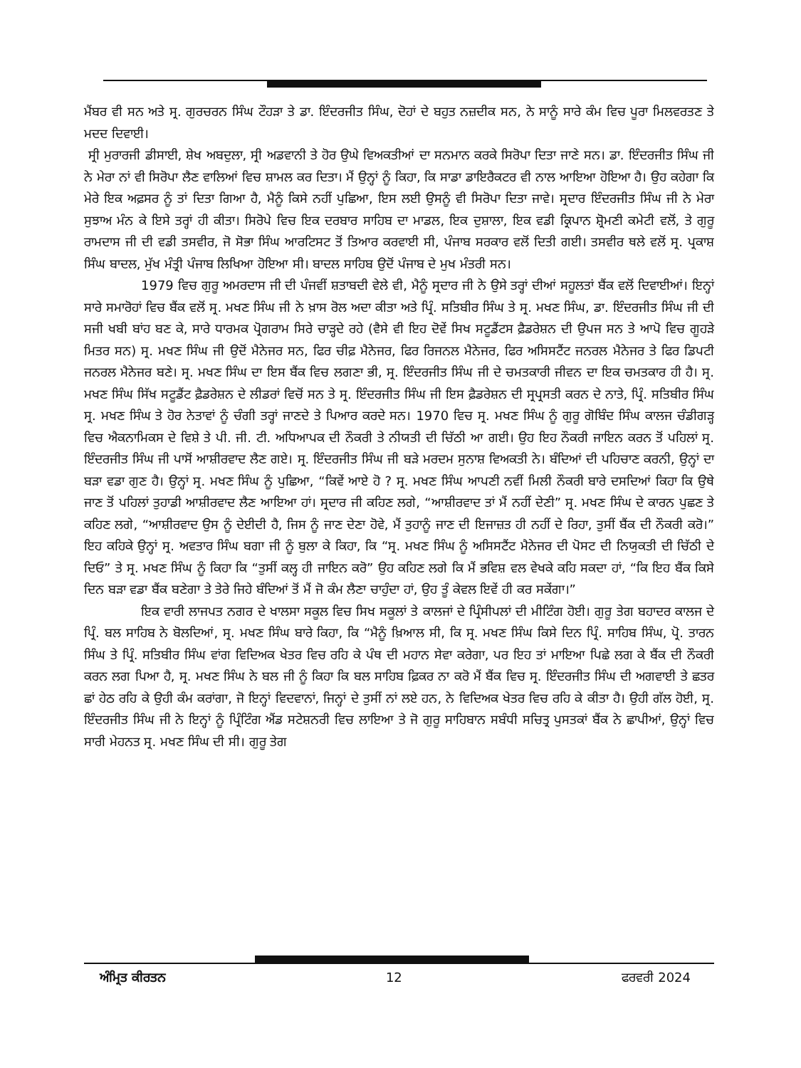ਮੈਂਬਰ ਵੀ ਸਨ ਅਤੇ ਸ੍ਰ. ਗੁਰਚਰਨ ਸਿੰਘ ਟੌਹੜਾ ਤੇ ਡਾ. ਇੰਦਰਜੀਤ ਸਿੰਘ, ਦੋਹਾਂ ਦੇ ਬਹੁਤ ਨਜ਼ਦੀਕ ਸਨ, ਨੇ ਸਾਨੂੰ ਸਾਰੇ ਕੰਮ ਵਿਚ ਪੂਰਾ ਮਿਲਵਰਤਣ ਤੇ ਮਦਦ ਦਿਵਾਈ।
ਸ੍ਰੀ ਮੁਰਾਰਜੀ ਡੀਸਾਈ, ਸ਼ੇਖ ਅਬਦੁਲਾ, ਸ੍ਰੀ ਅਡਵਾਨੀ ਤੇ ਹੋਰ ਉਘੇ ਵਿਅਕਤੀਆਂ ਦਾ ਸਨਮਾਨ ਕਰਕੇ ਸਿਰੋਪਾ ਦਿਤਾ ਜਾਣੇ ਸਨ। ਡਾ. ਇੰਦਰਜੀਤ ਸਿੰਘ ਜੀ ਨੇ ਮੇਰਾ ਨਾਂ ਵੀ ਸਿਰੋਪਾ ਲੈਣ ਵਾਲਿਆਂ ਵਿਚ ਸ਼ਾਮਲ ਕਰ ਦਿਤਾ। ਮੈਂ ਉਨ੍ਹਾਂ ਨੂੰ ਕਿਹਾ, ਕਿ ਸਾਡਾ ਡਾਇਰੈਕਟਰ ਵੀ ਨਾਲ ਆਇਆ ਹੋਇਆ ਹੈ। ਉਹ ਕਹੇਗਾ ਕਿ ਮੇਰੇ ਇਕ ਅਫ਼ਸਰ ਨੂੰ ਤਾਂ ਦਿਤਾ ਗਿਆ ਹੈ, ਮੈਨੂੰ ਕਿਸੇ ਨਹੀਂ ਪੁਛਿਆ, ਇਸ ਲਈ ਉਸਨੂੰ ਵੀ ਸਿਰੋਪਾ ਦਿਤਾ ਜਾਵੇ। ਸ੍ਰਦਾਰ ਇੰਦਰਜੀਤ ਸਿੰਘ ਜੀ ਨੇ ਮੇਰਾ ਸੁਝਾਅ ਮੰਨ ਕੇ ਇਸੇ ਤਰ੍ਹਾਂ ਹੀ ਕੀਤਾ। ਸਿਰੋਪੇ ਵਿਚ ਇਕ ਦਰਬਾਰ ਸਾਹਿਬ ਦਾ ਮਾਡਲ, ਇਕ ਦੁਸ਼ਾਲਾ, ਇਕ ਵਡੀ ਕ੍ਰਿਪਾਨ ਸ਼੍ਰੋਮਣੀ ਕਮੇਟੀ ਵਲੋਂ, ਤੇ ਗੁਰੂ ਰਾਮਦਾਸ ਜੀ ਦੀ ਵਡੀ ਤਸਵੀਰ, ਜੋ ਸੋਭਾ ਸਿੰਘ ਆਰਟਿਸਟ ਤੋਂ ਤਿਆਰ ਕਰਵਾਈ ਸੀ, ਪੰਜਾਬ ਸਰਕਾਰ ਵਲੋਂ ਦਿਤੀ ਗਈ। ਤਸਵੀਰ ਥਲੇ ਵਲੋਂ ਸ੍ਰ. ਪ੍ਰਕਾਸ਼ ਸਿੰਘ ਬਾਦਲ, ਮੁੱਖ ਮੰਤ੍ਰੀ ਪੰਜਾਬ ਲਿਖਿਆ ਹੋਇਆ ਸੀ। ਬਾਦਲ ਸਾਹਿਬ ਉਦੋਂ ਪੰਜਾਬ ਦੇ ਮੁਖ ਮੰਤਰੀ ਸਨ।
1979 ਵਿਚ ਗੁਰੂ ਅਮਰਦਾਸ ਜੀ ਦੀ ਪੰਜਵੀਂ ਸ਼ਤਾਬਦੀ ਵੇਲੇ ਵੀ, ਮੈਨੂੰ ਸ੍ਰਦਾਰ ਜੀ ਨੇ ਉਸੇ ਤਰ੍ਹਾਂ ਦੀਆਂ ਸਹੂਲਤਾਂ ਬੈਂਕ ਵਲੋਂ ਦਿਵਾਈਆਂ। ਇਨ੍ਹਾਂ ਸਾਰੇ ਸਮਾਰੋਹਾਂ ਵਿਚ ਬੈਂਕ ਵਲੋਂ ਸ੍ਰ. ਮਖਣ ਸਿੰਘ ਜੀ ਨੇ ਖ਼ਾਸ ਰੋਲ ਅਦਾ ਕੀਤਾ ਅਤੇ ਪ੍ਰਿੰ. ਸਤਿਬੀਰ ਸਿੰਘ ਤੇ ਸ੍ਰ. ਮਖਣ ਸਿੰਘ, ਡਾ. ਇੰਦਰਜੀਤ ਸਿੰਘ ਜੀ ਦੀ ਸਜੀ ਖਬੀ ਬਾਂਹ ਬਣ ਕੇ, ਸਾਰੇ ਧਾਰਮਕ ਪ੍ਰੋਗਰਾਮ ਸਿਰੇ ਚਾੜ੍ਹਦੇ ਰਹੇ (ਵੈਸੇ ਵੀ ਇਹ ਦੋਵੇਂ ਸਿਖ ਸਟੂਡੈਂਟਸ ਫ਼ੈਡਰੇਸ਼ਨ ਦੀ ਉਪਜ ਸਨ ਤੇ ਆਪੋ ਵਿਚ ਗੂਹੜੇ ਮਿਤਰ ਸਨ) ਸ੍ਰ. ਮਖਣ ਸਿੰਘ ਜੀ ਉਦੋਂ ਮੈਨੇਜਰ ਸਨ, ਫਿਰ ਚੀਫ਼ ਮੈਨੇਜਰ, ਫਿਰ ਰਿਜਨਲ ਮੈਨੇਜਰ, ਫਿਰ ਅਸਿਸਟੈਂਟ ਜਨਰਲ ਮੈਨੇਜਰ ਤੇ ਫਿਰ ਡਿਪਟੀ ਜਨਰਲ ਮੈਨੇਜਰ ਬਣੇ। ਸ੍ਰ. ਮਖਣ ਸਿੰਘ ਦਾ ਇਸ ਬੈਂਕ ਵਿਚ ਲਗਣਾ ਭੀ, ਸ੍ਰ. ਇੰਦਰਜੀਤ ਸਿੰਘ ਜੀ ਦੇ ਚਮਤਕਾਰੀ ਜੀਵਨ ਦਾ ਇਕ ਚਮਤਕਾਰ ਹੀ ਹੈ। ਸ੍ਰ. ਮਖਣ ਸਿੰਘ ਸਿੱਖ ਸਟੂਡੈਂਟ ਫ਼ੈਡਰੇਸ਼ਨ ਦੇ ਲੀਡਰਾਂ ਵਿਚੋਂ ਸਨ ਤੇ ਸ੍ਰ. ਇੰਦਰਜੀਤ ਸਿੰਘ ਜੀ ਇਸ ਫ਼ੈਡਰੇਸ਼ਨ ਦੀ ਸ੍ਰਪ੍ਰਸਤੀ ਕਰਨ ਦੇ ਨਾਤੇ, ਪ੍ਰਿੰ. ਸਤਿਬੀਰ ਸਿੰਘ ਸ੍ਰ. ਮਖਣ ਸਿੰਘ ਤੇ ਹੋਰ ਨੇਤਾਵਾਂ ਨੂੰ ਚੰਗੀ ਤਰ੍ਹਾਂ ਜਾਣਦੇ ਤੇ ਪਿਆਰ ਕਰਦੇ ਸਨ। 1970 ਵਿਚ ਸ੍ਰ. ਮਖਣ ਸਿੰਘ ਨੂੰ ਗੁਰੂ ਗੋਬਿੰਦ ਸਿੰਘ ਕਾਲਜ ਚੰਡੀਗੜ੍ਹ ਵਿਚ ਐਕਨਾਮਿਕਸ ਦੇ ਵਿਸ਼ੇ ਤੇ ਪੀ. ਜੀ. ਟੀ. ਅਧਿਆਪਕ ਦੀ ਨੌਕਰੀ ਤੇ ਨੀਯਤੀ ਦੀ ਚਿੱਠੀ ਆ ਗਈ। ਉਹ ਇਹ ਨੌਕਰੀ ਜਾਇਨ ਕਰਨ ਤੋਂ ਪਹਿਲਾਂ ਸ੍ਰ. ਇੰਦਰਜੀਤ ਸਿੰਘ ਜੀ ਪਾਸੋਂ ਆਸ਼ੀਰਵਾਦ ਲੈਣ ਗਏ। ਸ੍ਰ. ਇੰਦਰਜੀਤ ਸਿੰਘ ਜੀ ਬੜੇ ਮਰਦਮ ਸੁਨਾਸ਼ ਵਿਅਕਤੀ ਨੇ। ਬੰਦਿਆਂ ਦੀ ਪਹਿਚਾਣ ਕਰਨੀ, ਉਨ੍ਹਾਂ ਦਾ ਬੜਾ ਵਡਾ ਗੁਣ ਹੈ। ਉਨ੍ਹਾਂ ਸ੍ਰ. ਮਖਣ ਸਿੰਘ ਨੂੰ ਪੁਛਿਆ, “ਕਿਵੇਂ ਆਏ ਹੋ ? ਸ੍ਰ. ਮਖਣ ਸਿੰਘ ਆਪਣੀ ਨਵੀਂ ਮਿਲੀ ਨੌਕਰੀ ਬਾਰੇ ਦਸਦਿਆਂ ਕਿਹਾ ਕਿ ਉਥੇ ਜਾਣ ਤੋਂ ਪਹਿਲਾਂ ਤੁਹਾਡੀ ਆਸ਼ੀਰਵਾਦ ਲੈਣ ਆਇਆ ਹਾਂ। ਸ੍ਰਦਾਰ ਜੀ ਕਹਿਣ ਲਗੇ, “ਆਸ਼ੀਰਵਾਦ ਤਾਂ ਮੈਂ ਨਹੀਂ ਦੇਣੀ” ਸ੍ਰ. ਮਖਣ ਸਿੰਘ ਦੇ ਕਾਰਨ ਪੁਛਣ ਤੇ ਕਹਿਣ ਲਗੇ, “ਆਸ਼ੀਰਵਾਦ ਉਸ ਨੂੰ ਦੇਈਦੀ ਹੈ, ਜਿਸ ਨੂੰ ਜਾਣ ਦੇਣਾ ਹੋਵੇ, ਮੈਂ ਤੁਹਾਨੂੰ ਜਾਣ ਦੀ ਇਜਾਜ਼ਤ ਹੀ ਨਹੀਂ ਦੇ ਰਿਹਾ, ਤੁਸੀਂ ਬੈਂਕ ਦੀ ਨੌਕਰੀ ਕਰੋ।” ਇਹ ਕਹਿਕੇ ਉਨ੍ਹਾਂ ਸ੍ਰ. ਅਵਤਾਰ ਸਿੰਘ ਬਗਾ ਜੀ ਨੂੰ ਬੁਲਾ ਕੇ ਕਿਹਾ, ਕਿ “ਸ੍ਰ. ਮਖਣ ਸਿੰਘ ਨੂੰ ਅਸਿਸਟੈਂਟ ਮੈਨੇਜਰ ਦੀ ਪੋਸਟ ਦੀ ਨਿਯੁਕਤੀ ਦੀ ਚਿੱਠੀ ਦੇ ਦਿਓ” ਤੇ ਸ੍ਰ. ਮਖਣ ਸਿੰਘ ਨੂੰ ਕਿਹਾ ਕਿ “ਤੁਸੀਂ ਕਲ੍ਹ ਹੀ ਜਾਇਨ ਕਰੋ” ਉਹ ਕਹਿਣ ਲਗੇ ਕਿ ਮੈਂ ਭਵਿਸ਼ ਵਲ ਵੇਖਕੇ ਕਹਿ ਸਕਦਾ ਹਾਂ, “ਕਿ ਇਹ ਬੈਂਕ ਕਿਸੇ ਦਿਨ ਬੜਾ ਵਡਾ ਬੈਂਕ ਬਣੇਗਾ ਤੇ ਤੇਰੇ ਜਿਹੇ ਬੰਦਿਆਂ ਤੋਂ ਮੈਂ ਜੋ ਕੰਮ ਲੈਣਾ ਚਾਹੁੰਦਾ ਹਾਂ, ਉਹ ਤੂੰ ਕੇਵਲ ਇਵੇਂ ਹੀ ਕਰ ਸਕੇਂਗਾ।”
ਇਕ ਵਾਰੀ ਲਾਜਪਤ ਨਗਰ ਦੇ ਖਾਲਸਾ ਸਕੂਲ ਵਿਚ ਸਿਖ ਸਕੂਲਾਂ ਤੇ ਕਾਲਜਾਂ ਦੇ ਪ੍ਰਿੰਸੀਪਲਾਂ ਦੀ ਮੀਟਿੰਗ ਹੋਈ। ਗੁਰੂ ਤੇਗ ਬਹਾਦਰ ਕਾਲਜ ਦੇ ਪ੍ਰਿੰ. ਬਲ ਸਾਹਿਬ ਨੇ ਬੋਲਦਿਆਂ, ਸ੍ਰ. ਮਖਣ ਸਿੰਘ ਬਾਰੇ ਕਿਹਾ, ਕਿ “ਮੈਨੂੰ ਖ਼ਿਆਲ ਸੀ, ਕਿ ਸ੍ਰ. ਮਖਣ ਸਿੰਘ ਕਿਸੇ ਦਿਨ ਪ੍ਰਿੰ. ਸਾਹਿਬ ਸਿੰਘ, ਪ੍ਰੋ. ਤਾਰਨ ਸਿੰਘ ਤੇ ਪ੍ਰਿੰ. ਸਤਿਬੀਰ ਸਿੰਘ ਵਾਂਗ ਵਿਦਿਅਕ ਖੇਤਰ ਵਿਚ ਰਹਿ ਕੇ ਪੰਥ ਦੀ ਮਹਾਨ ਸੇਵਾ ਕਰੇਗਾ, ਪਰ ਇਹ ਤਾਂ ਮਾਇਆ ਪਿਛੇ ਲਗ ਕੇ ਬੈਂਕ ਦੀ ਨੌਕਰੀ ਕਰਨ ਲਗ ਪਿਆ ਹੈ, ਸ੍ਰ. ਮਖਣ ਸਿੰਘ ਨੇ ਬਲ ਜੀ ਨੂੰ ਕਿਹਾ ਕਿ ਬਲ ਸਾਹਿਬ ਫ਼ਿਕਰ ਨਾ ਕਰੋ ਮੈਂ ਬੈਂਕ ਵਿਚ ਸ੍ਰ. ਇੰਦਰਜੀਤ ਸਿੰਘ ਦੀ ਅਗਵਾਈ ਤੇ ਛਤਰ ਛਾਂ ਹੇਠ ਰਹਿ ਕੇ ਉਹੀ ਕੰਮ ਕਰਾਂਗਾ, ਜੋ ਇਨ੍ਹਾਂ ਵਿਦਵਾਨਾਂ, ਜਿਨ੍ਹਾਂ ਦੇ ਤੁਸੀਂ ਨਾਂ ਲਏ ਹਨ, ਨੇ ਵਿਦਿਅਕ ਖੇਤਰ ਵਿਚ ਰਹਿ ਕੇ ਕੀਤਾ ਹੈ। ਉਹੀ ਗੱਲ ਹੋਈ, ਸ੍ਰ. ਇੰਦਰਜੀਤ ਸਿੰਘ ਜੀ ਨੇ ਇਨ੍ਹਾਂ ਨੂੰ ਪ੍ਰਿੰਟਿੰਗ ਐਂਡ ਸਟੇਸ਼ਨਰੀ ਵਿਚ ਲਾਇਆ ਤੇ ਜੋ ਗੁਰੂ ਸਾਹਿਬਾਨ ਸਬੰਧੀ ਸਚਿਤ੍ਰ ਪੁਸਤਕਾਂ ਬੈਂਕ ਨੇ ਛਾਪੀਆਂ, ਉਨ੍ਹਾਂ ਵਿਚ ਸਾਰੀ ਮੇਹਨਤ ਸ੍ਰ. ਮਖਣ ਸਿੰਘ ਦੀ ਸੀ। ਗੁਰੂ ਤੇਗ
ਅੰਮ੍ਰਿਤ ਕੀਰਤਨ 12 ਫਰਵਰੀ 2024